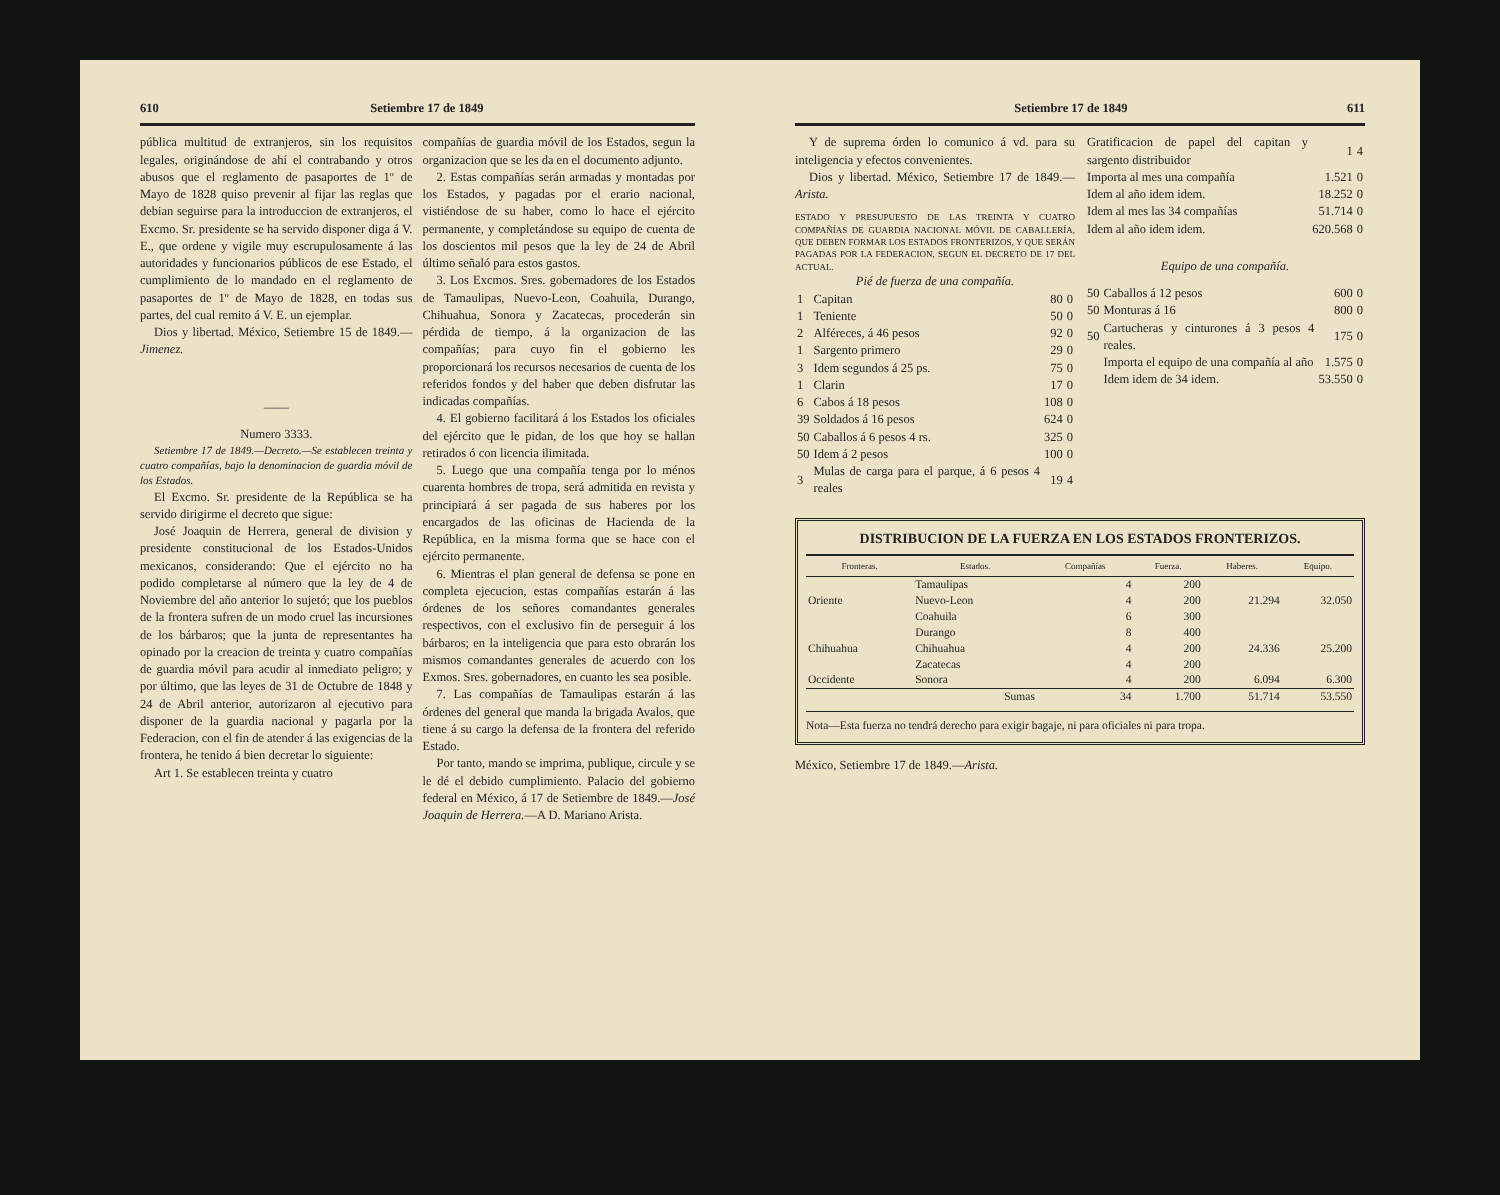610 Setiembre 17 de 1849
pública multitud de extranjeros, sin los requisitos legales, originándose de ahí el contrabando y otros abusos que el reglamento de pasaportes de 1º de Mayo de 1828 quiso prevenir al fijar las reglas que debian seguirse para la introduccion de extranjeros, el Excmo. Sr. presidente se ha servido disponer diga á V. E., que ordene y vigile muy escrupulosamente á las autoridades y funcionarios públicos de ese Estado, el cumplimiento de lo mandado en el reglamento de pasaportes de 1º de Mayo de 1828, en todas sus partes, del cual remito á V. E. un ejemplar.
Dios y libertad. México, Setiembre 15 de 1849.—Jimenez.
——
Numero 3333.
Setiembre 17 de 1849.—Decreto.—Se establecen treinta y cuatro compañías, bajo la denominacion de guardia móvil de los Estados.
El Excmo. Sr. presidente de la República se ha servido dirigirme el decreto que sigue:
José Joaquin de Herrera, general de division y presidente constitucional de los Estados-Unidos mexicanos, considerando: Que el ejército no ha podido completarse al número que la ley de 4 de Noviembre del año anterior lo sujetó; que los pueblos de la frontera sufren de un modo cruel las incursiones de los bárbaros; que la junta de representantes ha opinado por la creacion de treinta y cuatro compañías de guardia móvil para acudir al inmediato peligro; y por último, que las leyes de 31 de Octubre de 1848 y 24 de Abril anterior, autorizaron al ejecutivo para disponer de la guardia nacional y pagarla por la Federacion, con el fin de atender á las exigencias de la frontera, he tenido á bien decretar lo siguiente:
Art 1. Se establecen treinta y cuatro
compañías de guardia móvil de los Estados, segun la organizacion que se les da en el documento adjunto.
2. Estas compañías serán armadas y montadas por los Estados, y pagadas por el erario nacional, vistiéndose de su haber, como lo hace el ejército permanente, y completándose su equipo de cuenta de los doscientos mil pesos que la ley de 24 de Abril último señaló para estos gastos.
3. Los Excmos. Sres. gobernadores de los Estados de Tamaulipas, Nuevo-Leon, Coahuila, Durango, Chihuahua, Sonora y Zacatecas, procederán sin pérdida de tiempo, á la organizacion de las compañías; para cuyo fin el gobierno les proporcionará los recursos necesarios de cuenta de los referidos fondos y del haber que deben disfrutar las indicadas compañías.
4. El gobierno facilitará á los Estados los oficiales del ejército que le pidan, de los que hoy se hallan retirados ó con licencia ilimitada.
5. Luego que una compañía tenga por lo ménos cuarenta hombres de tropa, será admitida en revista y principiará á ser pagada de sus haberes por los encargados de las oficinas de Hacienda de la República, en la misma forma que se hace con el ejército permanente.
6. Mientras el plan general de defensa se pone en completa ejecucion, estas compañías estarán á las órdenes de los señores comandantes generales respectivos, con el exclusivo fin de perseguir á los bárbaros; en la inteligencia que para esto obrarán los mismos comandantes generales de acuerdo con los Exmos. Sres. gobernadores, en cuanto les sea posible.
7. Las compañías de Tamaulipas estarán á las órdenes del general que manda la brigada Avalos, que tiene á su cargo la defensa de la frontera del referido Estado.
Por tanto, mando se imprima, publique, circule y se le dé el debido cumplimiento. Palacio del gobierno federal en México, á 17 de Setiembre de 1849.—José Joaquin de Herrera.—A D. Mariano Arista.
Setiembre 17 de 1849 611
Y de suprema órden lo comunico á vd. para su inteligencia y efectos convenientes.
Dios y libertad. México, Setiembre 17 de 1849.—Arista.
ESTADO Y PRESUPUESTO DE LAS TREINTA Y CUATRO COMPAÑÍAS DE GUARDIA NACIONAL MÓVIL DE CABALLERÍA, QUE DEBEN FORMAR LOS ESTADOS FRONTERIZOS, Y QUE SERÁN PAGADAS POR LA FEDERACION, SEGUN EL DECRETO DE 17 DEL ACTUAL.
Pié de fuerza de una compañía.
| 1 | Capitan | 80 | 0 |
| 1 | Teniente | 50 | 0 |
| 2 | Alféreces, á 46 pesos | 92 | 0 |
| 1 | Sargento primero | 29 | 0 |
| 3 | Idem segundos á 25 ps. | 75 | 0 |
| 1 | Clarin | 17 | 0 |
| 6 | Cabos á 18 pesos | 108 | 0 |
| 39 | Soldados á 16 pesos | 624 | 0 |
| 50 | Caballos á 6 pesos 4 rs. | 325 | 0 |
| 50 | Idem á 2 pesos | 100 | 0 |
| 3 | Mulas de carga para el parque, á 6 pesos 4 reales | 19 | 4 |
| Gratificacion de papel del capitan y sargento distribuidor | 1 | 4 |
| Importa al mes una compañía | 1.521 | 0 |
| Idem al año idem idem. | 18.252 | 0 |
| Idem al mes las 34 compañías | 51.714 | 0 |
| Idem al año idem idem. | 620.568 | 0 |
Equipo de una compañía.
| 50 | Caballos á 12 pesos | 600 | 0 |
| 50 | Monturas á 16 | 800 | 0 |
| 50 | Cartucheras y cinturones á 3 pesos 4 reales. | 175 | 0 |
| | Importa el equipo de una compañía al año | 1.575 | 0 |
| | Idem idem de 34 idem. | 53.550 | 0 |
DISTRIBUCION DE LA FUERZA EN LOS ESTADOS FRONTERIZOS.
| Fronteras. | Estados. | Compañías | Fuerza. | Haberes. | Equipo. |
| --- | --- | --- | --- | --- | --- |
| Oriente | Tamaulipas | 4 | 200 | 21.294 | 32.050 |
| | Nuevo-Leon | 4 | 200 | | |
| | Coahuila | 6 | 300 | | |
| Chihuahua | Durango | 8 | 400 | 24.336 | 25.200 |
| | Chihuahua | 4 | 200 | | |
| | Zacatecas | 4 | 200 | | |
| Occidente | Sonora | 4 | 200 | 6.094 | 6.300 |
| | Sumas | 34 | 1.700 | 51.714 | 53.550 |
Nota—Esta fuerza no tendrá derecho para exigir bagaje, ni para oficiales ni para tropa.
México, Setiembre 17 de 1849.—Arista.